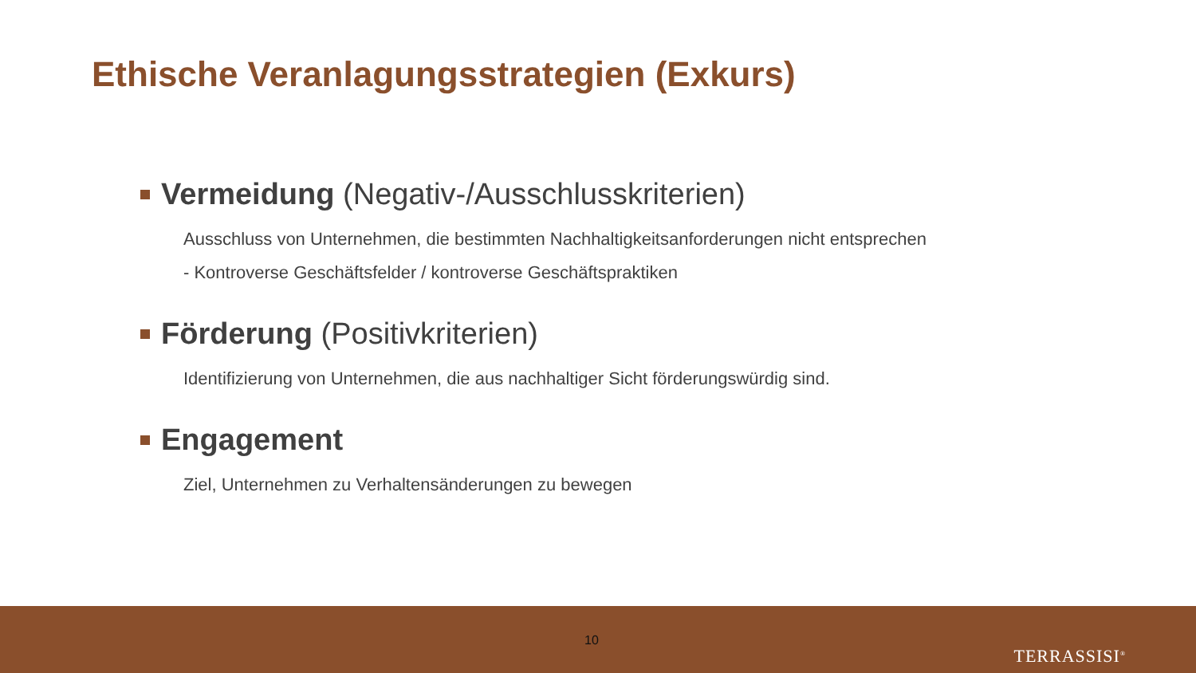Ethische Veranlagungsstrategien (Exkurs)
Vermeidung (Negativ-/Ausschlusskriterien)
Ausschluss von Unternehmen, die bestimmten Nachhaltigkeitsanforderungen nicht entsprechen
- Kontroverse Geschäftsfelder / kontroverse Geschäftspraktiken
Förderung (Positivkriterien)
Identifizierung von Unternehmen, die aus nachhaltiger Sicht förderungswürdig sind.
Engagement
Ziel, Unternehmen zu Verhaltensänderungen zu bewegen
10
TERRASSISI<sup>®</sup>